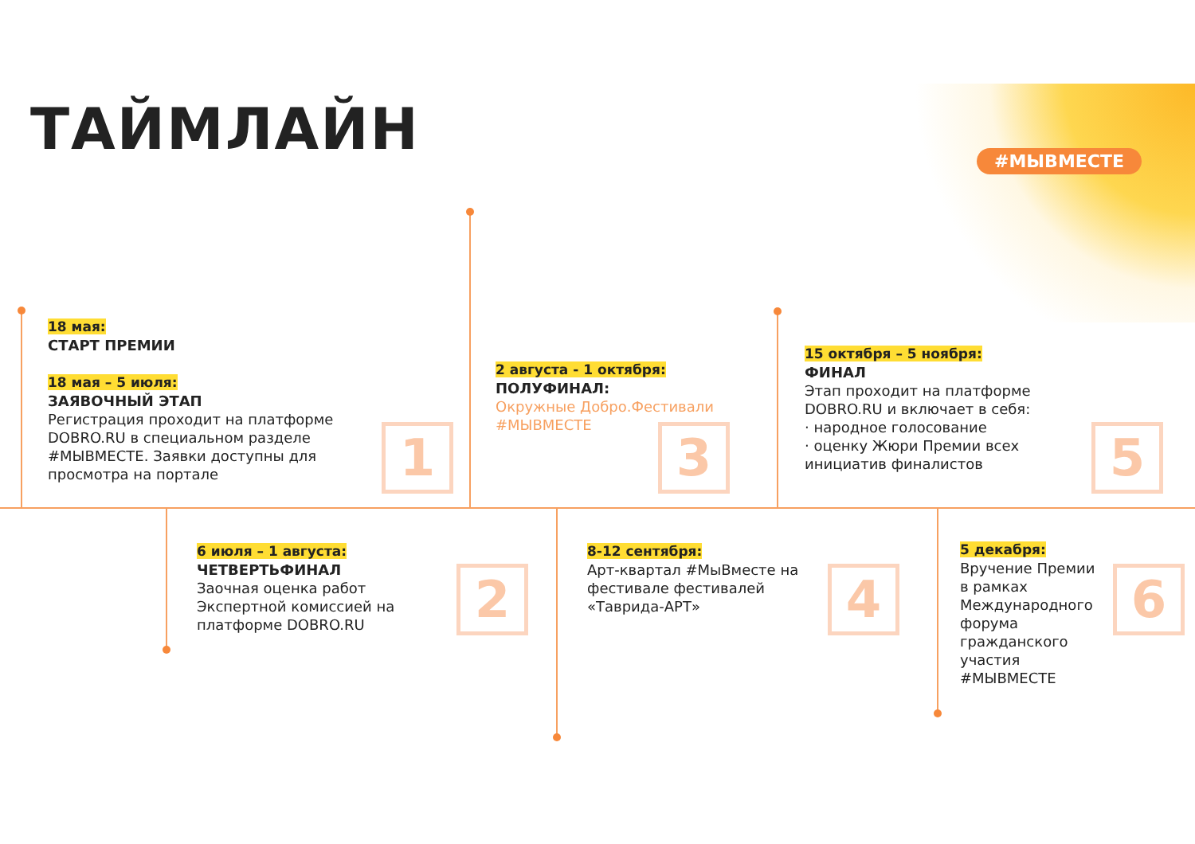ТАЙМЛАЙН #МЫВМЕСТЕ
18 мая:
СТАРТ ПРЕМИИ
18 мая – 5 июля:
ЗАЯВОЧНЫЙ ЭТАП
Регистрация проходит на платформе DOBRO.RU в специальном разделе #МЫВМЕСТЕ. Заявки доступны для просмотра на портале
1
6 июля – 1 августа:
ЧЕТВЕРТЬФИНАЛ
Заочная оценка работ Экспертной комиссией на платформе DOBRO.RU
2
2 августа - 1 октября:
ПОЛУФИНАЛ:
Окружные Добро.Фестивали #МЫВМЕСТЕ
3
8-12 сентября:
Арт-квартал #МыВместе на фестивале фестивалей «Таврида-АРТ»
4
15 октября – 5 ноября:
ФИНАЛ
Этап проходит на платформе DOBRO.RU и включает в себя:
· народное голосование
· оценку Жюри Премии всех инициатив финалистов
5
5 декабря:
Вручение Премии в рамках Международного форума гражданского участия #МЫВМЕСТЕ
6